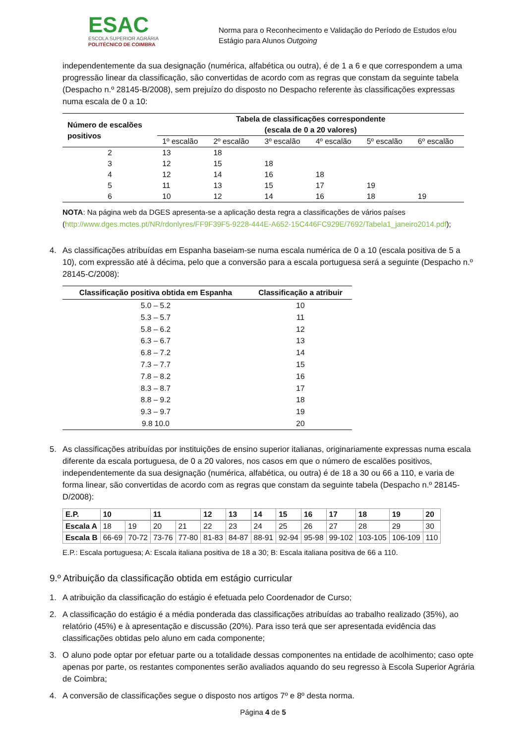ESAC
ESCOLA SUPERIOR AGRÁRIA
POLITÉCNICO DE COIMBRA
Norma para o Reconhecimento e Validação do Período de Estudos e/ou Estágio para Alunos Outgoing
independentemente da sua designação (numérica, alfabética ou outra), é de 1 a 6 e que correspondem a uma progressão linear da classificação, são convertidas de acordo com as regras que constam da seguinte tabela (Despacho n.º 28145-B/2008), sem prejuízo do disposto no Despacho referente às classificações expressas numa escala de 0 a 10:
| Número de escalões positivos | Tabela de classificações correspondente (escala de 0 a 20 valores) | | | | | |
| --- | --- | --- | --- | --- | --- | --- |
| | 1º escalão | 2º escalão | 3º escalão | 4º escalão | 5º escalão | 6º escalão |
| 2 | 13 | 18 | | | | |
| 3 | 12 | 15 | 18 | | | |
| 4 | 12 | 14 | 16 | 18 | | |
| 5 | 11 | 13 | 15 | 17 | 19 | |
| 6 | 10 | 12 | 14 | 16 | 18 | 19 |
NOTA: Na página web da DGES apresenta-se a aplicação desta regra a classificações de vários países (http://www.dges.mctes.pt/NR/rdonlyres/FF9F39F5-9228-444E-A652-15C446FC929E/7692/Tabela1_janeiro2014.pdf);
4. As classificações atribuídas em Espanha baseiam-se numa escala numérica de 0 a 10 (escala positiva de 5 a 10), com expressão até à décima, pelo que a conversão para a escala portuguesa será a seguinte (Despacho n.º 28145-C/2008):
| Classificação positiva obtida em Espanha | Classificação a atribuir |
| --- | --- |
| 5.0 – 5.2 | 10 |
| 5.3 – 5.7 | 11 |
| 5.8 – 6.2 | 12 |
| 6.3 – 6.7 | 13 |
| 6.8 – 7.2 | 14 |
| 7.3 – 7.7 | 15 |
| 7.8 – 8.2 | 16 |
| 8.3 – 8.7 | 17 |
| 8.8 – 9.2 | 18 |
| 9.3 – 9.7 | 19 |
| 9.8 10.0 | 20 |
5. As classificações atribuídas por instituições de ensino superior italianas, originariamente expressas numa escala diferente da escala portuguesa, de 0 a 20 valores, nos casos em que o número de escalões positivos, independentemente da sua designação (numérica, alfabética, ou outra) é de 18 a 30 ou 66 a 110, e varia de forma linear, são convertidas de acordo com as regras que constam da seguinte tabela (Despacho n.º 28145-D/2008):
| E.P. | 10 | | 11 | | 12 | 13 | 14 | 15 | 16 | 17 | 18 | 19 | 20 |
| Escala A | 18 | 19 | 20 | 21 | 22 | 23 | 24 | 25 | 26 | 27 | 28 | 29 | 30 |
| Escala B | 66-69 | 70-72 | 73-76 | 77-80 | 81-83 | 84-87 | 88-91 | 92-94 | 95-98 | 99-102 | 103-105 | 106-109 | 110 |
E.P.: Escala portuguesa; A: Escala italiana positiva de 18 a 30; B: Escala italiana positiva de 66 a 110.
9.º Atribuição da classificação obtida em estágio curricular
1. A atribuição da classificação do estágio é efetuada pelo Coordenador de Curso;
2. A classificação do estágio é a média ponderada das classificações atribuídas ao trabalho realizado (35%), ao relatório (45%) e à apresentação e discussão (20%). Para isso terá que ser apresentada evidência das classificações obtidas pelo aluno em cada componente;
3. O aluno pode optar por efetuar parte ou a totalidade dessas componentes na entidade de acolhimento; caso opte apenas por parte, os restantes componentes serão avaliados aquando do seu regresso à Escola Superior Agrária de Coimbra;
4. A conversão de classificações segue o disposto nos artigos 7º e 8º desta norma.
Página 4 de 5